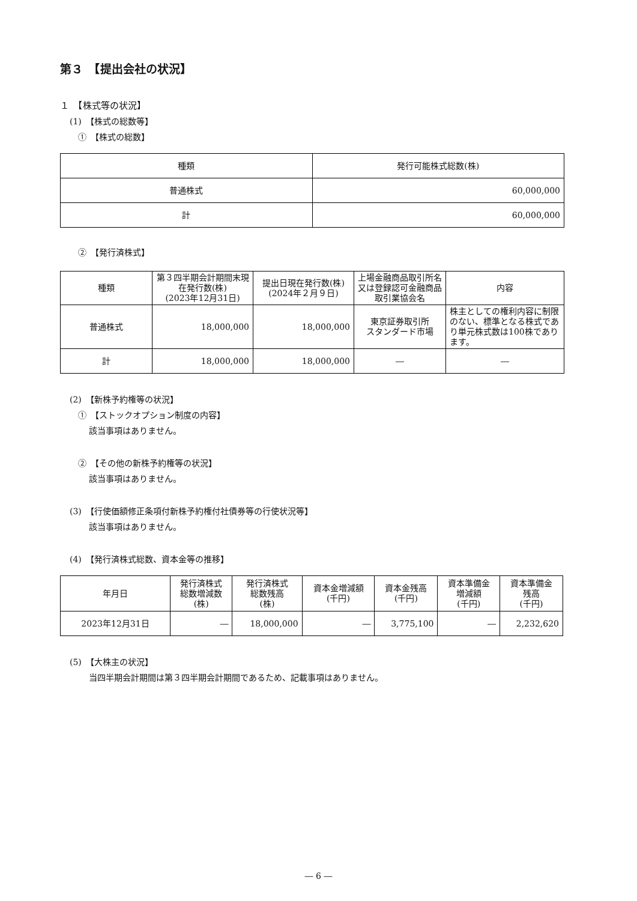第３　【提出会社の状況】
１　【株式等の状況】
(1)　【株式の総数等】
①　【株式の総数】
| 種類 | 発行可能株式総数(株) |
| --- | --- |
| 普通株式 | 60,000,000 |
| 計 | 60,000,000 |
②　【発行済株式】
| 種類 | 第３四半期会計期間末現在発行数(株) (2023年12月31日) | 提出日現在発行数(株) (2024年２月９日) | 上場金融商品取引所名又は登録認可金融商品取引業協会名 | 内容 |
| --- | --- | --- | --- | --- |
| 普通株式 | 18,000,000 | 18,000,000 | 東京証券取引所 スタンダード市場 | 株主としての権利内容に制限のない、標準となる株式であり単元株式数は100株であります。 |
| 計 | 18,000,000 | 18,000,000 | ― | ― |
(2)　【新株予約権等の状況】
①　【ストックオプション制度の内容】
該当事項はありません。
②　【その他の新株予約権等の状況】
該当事項はありません。
(3)　【行使価額修正条項付新株予約権付社債券等の行使状況等】
該当事項はありません。
(4)　【発行済株式総数、資本金等の推移】
| 年月日 | 発行済株式 総数増減数 (株) | 発行済株式 総数残高 (株) | 資本金増減額 (千円) | 資本金残高 (千円) | 資本準備金 増減額 (千円) | 資本準備金 残高 (千円) |
| --- | --- | --- | --- | --- | --- | --- |
| 2023年12月31日 | ― | 18,000,000 | ― | 3,775,100 | ― | 2,232,620 |
(5)　【大株主の状況】
当四半期会計期間は第３四半期会計期間であるため、記載事項はありません。
― 6 ―